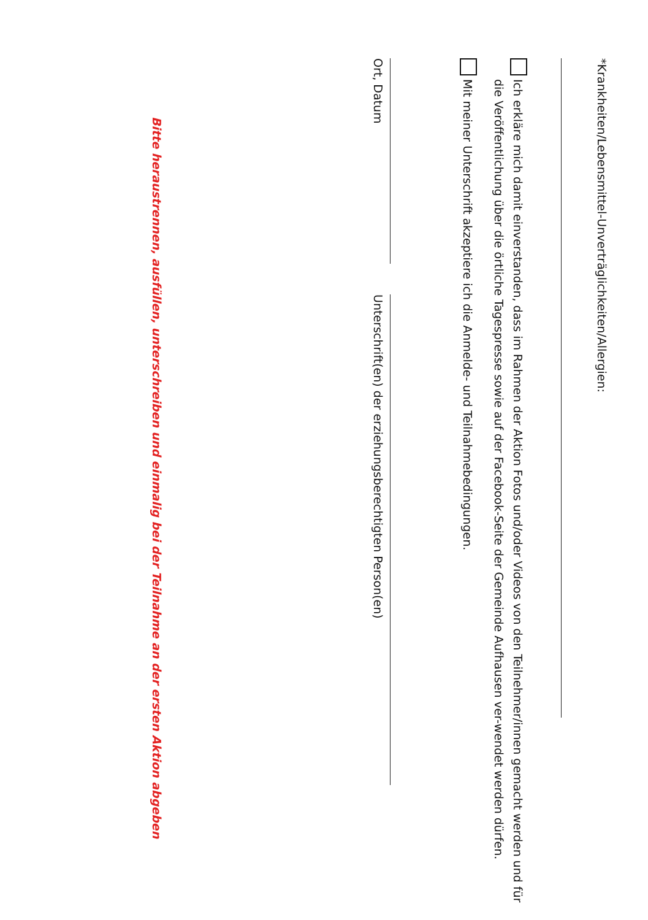*Krankheiten/Lebensmittel-Unverträglichkeiten/Allergien:
Ich erkläre mich damit einverstanden, dass im Rahmen der Aktion Fotos und/oder Videos von den Teilnehmer/innen gemacht werden und für die Veröffentlichung über die örtliche Tagespresse sowie auf der Facebook-Seite der Gemeinde Aufhausen ver-wendet werden dürfen.
Mit meiner Unterschrift akzeptiere ich die Anmelde- und Teilnahmebedingungen.
Ort, Datum
Unterschrift(en) der erziehungsberechtigten Person(en)
Bitte heraustrennen, ausfüllen, unterschreiben und einmalig bei der Teilnahme an der ersten Aktion abgeben